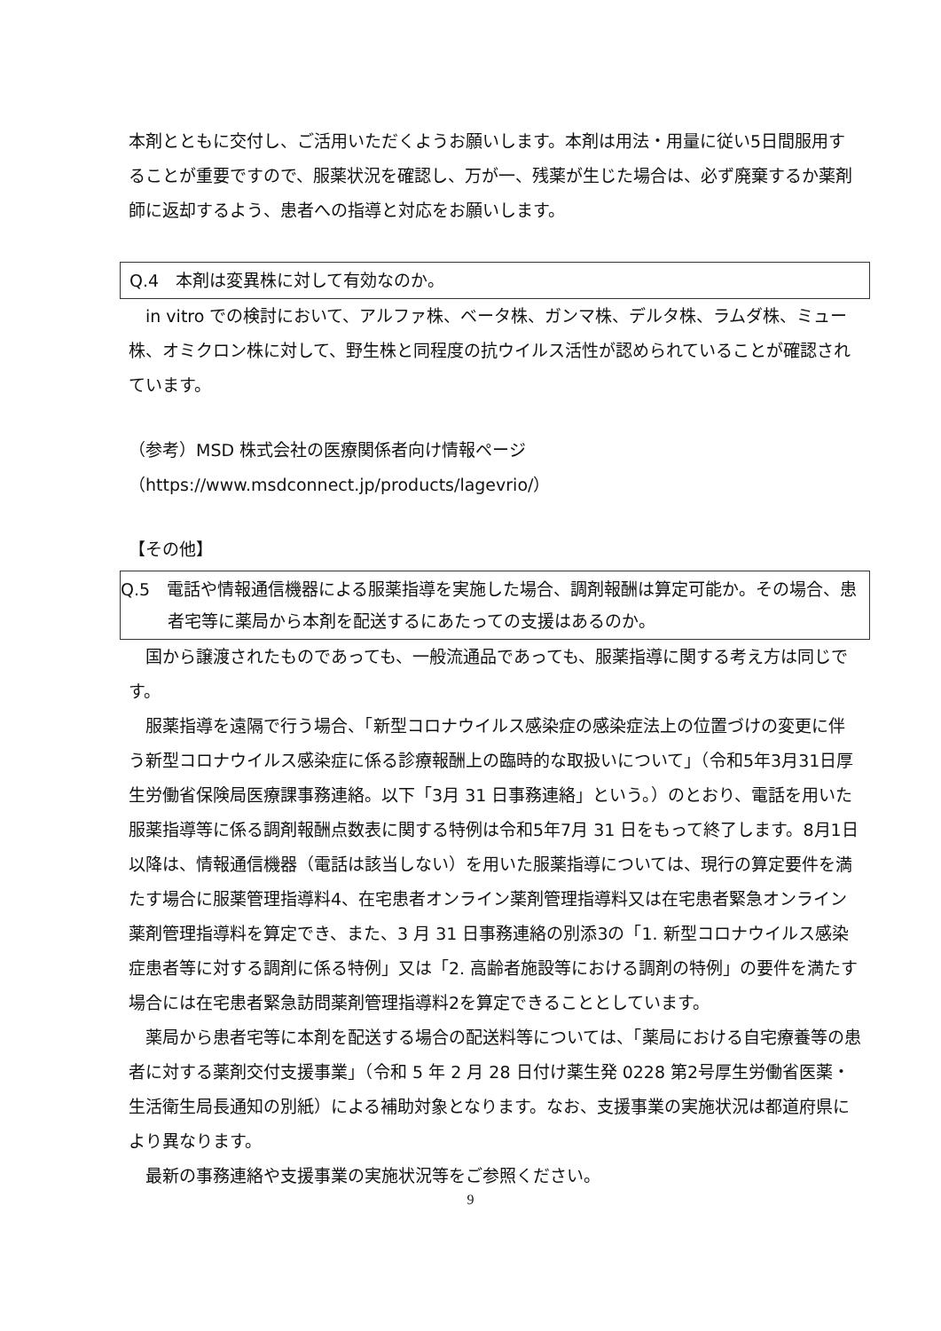本剤とともに交付し、ご活用いただくようお願いします。本剤は用法・用量に従い5日間服用することが重要ですので、服薬状況を確認し、万が一、残薬が生じた場合は、必ず廃棄するか薬剤師に返却するよう、患者への指導と対応をお願いします。
Q.4　本剤は変異株に対して有効なのか。
in vitro での検討において、アルファ株、ベータ株、ガンマ株、デルタ株、ラムダ株、ミュー株、オミクロン株に対して、野生株と同程度の抗ウイルス活性が認められていることが確認されています。
（参考）MSD 株式会社の医療関係者向け情報ページ
（https://www.msdconnect.jp/products/lagevrio/）
【その他】
Q.5　電話や情報通信機器による服薬指導を実施した場合、調剤報酬は算定可能か。その場合、患者宅等に薬局から本剤を配送するにあたっての支援はあるのか。
国から譲渡されたものであっても、一般流通品であっても、服薬指導に関する考え方は同じです。
服薬指導を遠隔で行う場合、「新型コロナウイルス感染症の感染症法上の位置づけの変更に伴う新型コロナウイルス感染症に係る診療報酬上の臨時的な取扱いについて」（令和5年3月31日厚生労働省保険局医療課事務連絡。以下「3月 31 日事務連絡」という。）のとおり、電話を用いた服薬指導等に係る調剤報酬点数表に関する特例は令和5年7月 31 日をもって終了します。8月1日以降は、情報通信機器（電話は該当しない）を用いた服薬指導については、現行の算定要件を満たす場合に服薬管理指導料4、在宅患者オンライン薬剤管理指導料又は在宅患者緊急オンライン薬剤管理指導料を算定でき、また、3 月 31 日事務連絡の別添3の「1. 新型コロナウイルス感染症患者等に対する調剤に係る特例」又は「2. 高齢者施設等における調剤の特例」の要件を満たす場合には在宅患者緊急訪問薬剤管理指導料2を算定できることとしています。
薬局から患者宅等に本剤を配送する場合の配送料等については、「薬局における自宅療養等の患者に対する薬剤交付支援事業」（令和 5 年 2 月 28 日付け薬生発 0228 第2号厚生労働省医薬・生活衛生局長通知の別紙）による補助対象となります。なお、支援事業の実施状況は都道府県により異なります。
最新の事務連絡や支援事業の実施状況等をご参照ください。
9